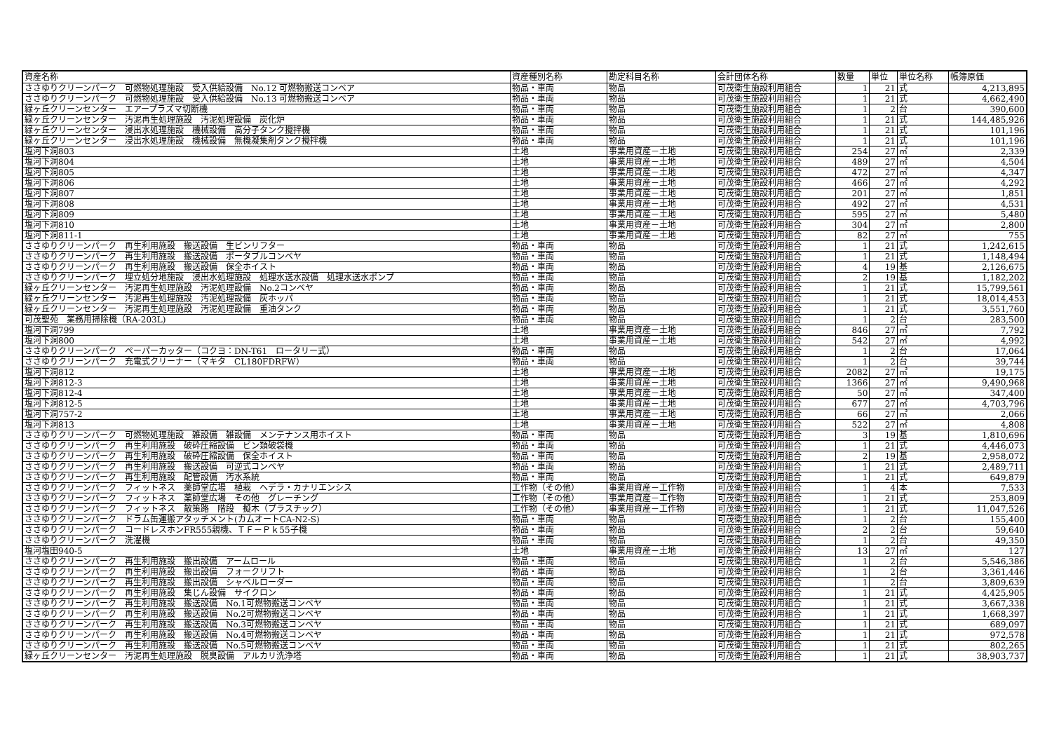| 資産名称 | 資産種別名称 | 勘定科目名称 | 会計団体名称 | 数量 | 単位 | 単位名称 | 帳簿原価 |
| --- | --- | --- | --- | --- | --- | --- | --- |
| ささゆりクリーンパーク 可燃物処理施設 受入供給設備 No.12 可燃物搬送コンベア | 物品・車両 | 物品 | 可茂衛生施設利用組合 | 1 | 21 | 式 | 4,213,895 |
| ささゆりクリーンパーク 可燃物処理施設 受入供給設備 No.13 可燃物搬送コンベア | 物品・車両 | 物品 | 可茂衛生施設利用組合 | 1 | 21 | 式 | 4,662,490 |
| 緑ヶ丘クリーンセンター エアープラズマ切断機 | 物品・車両 | 物品 | 可茂衛生施設利用組合 | 1 | 2 | 台 | 390,600 |
| 緑ヶ丘クリーンセンター 汚泥再生処理施設 汚泥処理設備 炭化炉 | 物品・車両 | 物品 | 可茂衛生施設利用組合 | 1 | 21 | 式 | 144,485,926 |
| 緑ヶ丘クリーンセンター 浸出水処理施設 機械設備 高分子タンク攪拌機 | 物品・車両 | 物品 | 可茂衛生施設利用組合 | 1 | 21 | 式 | 101,196 |
| 緑ヶ丘クリーンセンター 浸出水処理施設 機械設備 無機凝集剤タンク攪拌機 | 物品・車両 | 物品 | 可茂衛生施設利用組合 | 1 | 21 | 式 | 101,196 |
| 塩河下洞803 | 土地 | 事業用資産－土地 | 可茂衛生施設利用組合 | 254 | 27 | ㎡ | 2,339 |
| 塩河下洞804 | 土地 | 事業用資産－土地 | 可茂衛生施設利用組合 | 489 | 27 | ㎡ | 4,504 |
| 塩河下洞805 | 土地 | 事業用資産－土地 | 可茂衛生施設利用組合 | 472 | 27 | ㎡ | 4,347 |
| 塩河下洞806 | 土地 | 事業用資産－土地 | 可茂衛生施設利用組合 | 466 | 27 | ㎡ | 4,292 |
| 塩河下洞807 | 土地 | 事業用資産－土地 | 可茂衛生施設利用組合 | 201 | 27 | ㎡ | 1,851 |
| 塩河下洞808 | 土地 | 事業用資産－土地 | 可茂衛生施設利用組合 | 492 | 27 | ㎡ | 4,531 |
| 塩河下洞809 | 土地 | 事業用資産－土地 | 可茂衛生施設利用組合 | 595 | 27 | ㎡ | 5,480 |
| 塩河下洞810 | 土地 | 事業用資産－土地 | 可茂衛生施設利用組合 | 304 | 27 | ㎡ | 2,800 |
| 塩河下洞811-1 | 土地 | 事業用資産－土地 | 可茂衛生施設利用組合 | 82 | 27 | ㎡ | 755 |
| ささゆりクリーンパーク 再生利用施設 搬送設備 生ビンリフター | 物品・車両 | 物品 | 可茂衛生施設利用組合 | 1 | 21 | 式 | 1,242,615 |
| ささゆりクリーンパーク 再生利用施設 搬送設備 ポータブルコンベヤ | 物品・車両 | 物品 | 可茂衛生施設利用組合 | 1 | 21 | 式 | 1,148,494 |
| ささゆりクリーンパーク 再生利用施設 搬送設備 保全ホイスト | 物品・車両 | 物品 | 可茂衛生施設利用組合 | 4 | 19 | 基 | 2,126,675 |
| ささゆりクリーンパーク 埋立処分地施設 浸出水処理施設 処理水送水設備 処理水送水ポンプ | 物品・車両 | 物品 | 可茂衛生施設利用組合 | 2 | 19 | 基 | 1,182,202 |
| 緑ヶ丘クリーンセンター 汚泥再生処理施設 汚泥処理設備 No.2コンベヤ | 物品・車両 | 物品 | 可茂衛生施設利用組合 | 1 | 21 | 式 | 15,799,561 |
| 緑ヶ丘クリーンセンター 汚泥再生処理施設 汚泥処理設備 灰ホッパ | 物品・車両 | 物品 | 可茂衛生施設利用組合 | 1 | 21 | 式 | 18,014,453 |
| 緑ヶ丘クリーンセンター 汚泥再生処理施設 汚泥処理設備 重油タンク | 物品・車両 | 物品 | 可茂衛生施設利用組合 | 1 | 21 | 式 | 3,551,760 |
| 可茂聖苑 業務用掃除機（RA-203L) | 物品・車両 | 物品 | 可茂衛生施設利用組合 | 1 | 2 | 台 | 283,500 |
| 塩河下洞799 | 土地 | 事業用資産－土地 | 可茂衛生施設利用組合 | 846 | 27 | ㎡ | 7,792 |
| 塩河下洞800 | 土地 | 事業用資産－土地 | 可茂衛生施設利用組合 | 542 | 27 | ㎡ | 4,992 |
| ささゆりクリーンパーク ペーパーカッター（コクヨ：DN-T61 ロータリー式） | 物品・車両 | 物品 | 可茂衛生施設利用組合 | 1 | 2 | 台 | 17,064 |
| ささゆりクリーンパーク 充電式クリーナー（マキタ CL180FDRFW） | 物品・車両 | 物品 | 可茂衛生施設利用組合 | 1 | 2 | 台 | 39,744 |
| 塩河下洞812 | 土地 | 事業用資産－土地 | 可茂衛生施設利用組合 | 2082 | 27 | ㎡ | 19,175 |
| 塩河下洞812-3 | 土地 | 事業用資産－土地 | 可茂衛生施設利用組合 | 1366 | 27 | ㎡ | 9,490,968 |
| 塩河下洞812-4 | 土地 | 事業用資産－土地 | 可茂衛生施設利用組合 | 50 | 27 | ㎡ | 347,400 |
| 塩河下洞812-5 | 土地 | 事業用資産－土地 | 可茂衛生施設利用組合 | 677 | 27 | ㎡ | 4,703,796 |
| 塩河下洞757-2 | 土地 | 事業用資産－土地 | 可茂衛生施設利用組合 | 66 | 27 | ㎡ | 2,066 |
| 塩河下洞813 | 土地 | 事業用資産－土地 | 可茂衛生施設利用組合 | 522 | 27 | ㎡ | 4,808 |
| ささゆりクリーンパーク 可燃物処理施設 雑設備 雑設備 メンテナンス用ホイスト | 物品・車両 | 物品 | 可茂衛生施設利用組合 | 3 | 19 | 基 | 1,810,696 |
| ささゆりクリーンパーク 再生利用施設 破砕圧縮設備 ビン類破袋機 | 物品・車両 | 物品 | 可茂衛生施設利用組合 | 1 | 21 | 式 | 4,446,073 |
| ささゆりクリーンパーク 再生利用施設 破砕圧縮設備 保全ホイスト | 物品・車両 | 物品 | 可茂衛生施設利用組合 | 2 | 19 | 基 | 2,958,072 |
| ささゆりクリーンパーク 再生利用施設 搬送設備 可逆式コンベヤ | 物品・車両 | 物品 | 可茂衛生施設利用組合 | 1 | 21 | 式 | 2,489,711 |
| ささゆりクリーンパーク 再生利用施設 配管設備 汚水系統 | 物品・車両 | 物品 | 可茂衛生施設利用組合 | 1 | 21 | 式 | 649,879 |
| ささゆりクリーンパーク フィットネス 薬師堂広場 植栽 ヘデラ・カナリエンシス | 工作物（その他） | 事業用資産－工作物 | 可茂衛生施設利用組合 | 1 | 4 | 本 | 7,533 |
| ささゆりクリーンパーク フィットネス 薬師堂広場 その他 グレーチング | 工作物（その他） | 事業用資産－工作物 | 可茂衛生施設利用組合 | 1 | 21 | 式 | 253,809 |
| ささゆりクリーンパーク フィットネス 散策路 階段 擬木（プラスチック） | 工作物（その他） | 事業用資産－工作物 | 可茂衛生施設利用組合 | 1 | 21 | 式 | 11,047,526 |
| ささゆりクリーンパーク ドラム缶運搬アタッチメント(カムオートCA-N2-S) | 物品・車両 | 物品 | 可茂衛生施設利用組合 | 1 | 2 | 台 | 155,400 |
| ささゆりクリーンパーク コードレスホンFR555親機、ＴＦ－Ｐｋ55子機 | 物品・車両 | 物品 | 可茂衛生施設利用組合 | 2 | 2 | 台 | 59,640 |
| ささゆりクリーンパーク 洗濯機 | 物品・車両 | 物品 | 可茂衛生施設利用組合 | 1 | 2 | 台 | 49,350 |
| 塩河塩田940-5 | 土地 | 事業用資産－土地 | 可茂衛生施設利用組合 | 13 | 27 | ㎡ | 127 |
| ささゆりクリーンパーク 再生利用施設 搬出設備 アームロール | 物品・車両 | 物品 | 可茂衛生施設利用組合 | 1 | 2 | 台 | 5,546,386 |
| ささゆりクリーンパーク 再生利用施設 搬出設備 フォークリフト | 物品・車両 | 物品 | 可茂衛生施設利用組合 | 1 | 2 | 台 | 3,361,446 |
| ささゆりクリーンパーク 再生利用施設 搬出設備 シャベルローダー | 物品・車両 | 物品 | 可茂衛生施設利用組合 | 1 | 2 | 台 | 3,809,639 |
| ささゆりクリーンパーク 再生利用施設 集じん設備 サイクロン | 物品・車両 | 物品 | 可茂衛生施設利用組合 | 1 | 21 | 式 | 4,425,905 |
| ささゆりクリーンパーク 再生利用施設 搬送設備 No.1可燃物搬送コンベヤ | 物品・車両 | 物品 | 可茂衛生施設利用組合 | 1 | 21 | 式 | 3,667,338 |
| ささゆりクリーンパーク 再生利用施設 搬送設備 No.2可燃物搬送コンベヤ | 物品・車両 | 物品 | 可茂衛生施設利用組合 | 1 | 21 | 式 | 1,668,397 |
| ささゆりクリーンパーク 再生利用施設 搬送設備 No.3可燃物搬送コンベヤ | 物品・車両 | 物品 | 可茂衛生施設利用組合 | 1 | 21 | 式 | 689,097 |
| ささゆりクリーンパーク 再生利用施設 搬送設備 No.4可燃物搬送コンベヤ | 物品・車両 | 物品 | 可茂衛生施設利用組合 | 1 | 21 | 式 | 972,578 |
| ささゆりクリーンパーク 再生利用施設 搬送設備 No.5可燃物搬送コンベヤ | 物品・車両 | 物品 | 可茂衛生施設利用組合 | 1 | 21 | 式 | 802,265 |
| 緑ヶ丘クリーンセンター 汚泥再生処理施設 脱臭設備 アルカリ洗浄塔 | 物品・車両 | 物品 | 可茂衛生施設利用組合 | 1 | 21 | 式 | 38,903,737 |